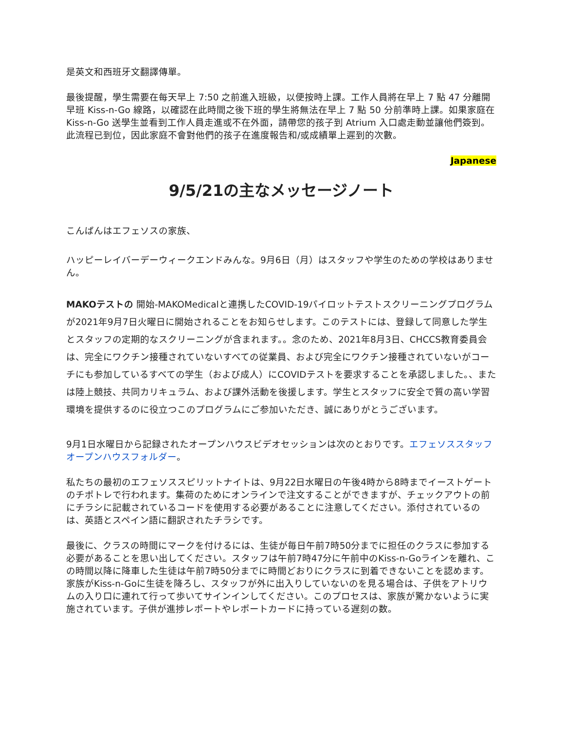是英文和西班牙文翻譯傳單。
最後提醒，學生需要在每天早上 7:50 之前進入班級，以便按時上課。工作人員將在早上 7 點 47 分離開早班 Kiss-n-Go 線路，以確認在此時間之後下班的學生將無法在早上 7 點 50 分前準時上課。如果家庭在 Kiss-n-Go 送學生並看到工作人員走進或不在外面，請帶您的孩子到 Atrium 入口處走動並讓他們簽到。此流程已到位，因此家庭不會對他們的孩子在進度報告和/或成績單上遲到的次數。
Japanese
9/5/21の主なメッセージノート
こんばんはエフェソスの家族、
ハッピーレイバーデーウィークエンドみんな。9月6日（月）はスタッフや学生のための学校はありません。
MAKOテストの 開始-MAKOMedicalと連携したCOVID-19パイロットテストスクリーニングプログラムが2021年9月7日火曜日に開始されることをお知らせします。このテストには、登録して同意した学生とスタッフの定期的なスクリーニングが含まれます。。念のため、2021年8月3日、CHCCS教育委員会は、完全にワクチン接種されていないすべての従業員、および完全にワクチン接種されていないがコーチにも参加しているすべての学生（および成人）にCOVIDテストを要求することを承認しました。、または陸上競技、共同カリキュラム、および課外活動を後援します。学生とスタッフに安全で質の高い学習環境を提供するのに役立つこのプログラムにご参加いただき、誠にありがとうございます。
9月1日水曜日から記録されたオープンハウスビデオセッションは次のとおりです。エフェソススタッフオープンハウスフォルダー。
私たちの最初のエフェソススピリットナイトは、9月22日水曜日の午後4時から8時までイーストゲートのチポトレで行われます。集荷のためにオンラインで注文することができますが、チェックアウトの前にチラシに記載されているコードを使用する必要があることに注意してください。添付されているのは、英語とスペイン語に翻訳されたチラシです。
最後に、クラスの時間にマークを付けるには、生徒が毎日午前7時50分までに担任のクラスに参加する必要があることを思い出してください。スタッフは午前7時47分に午前中のKiss-n-Goラインを離れ、この時間以降に降車した生徒は午前7時50分までに時間どおりにクラスに到着できないことを認めます。家族がKiss-n-Goに生徒を降ろし、スタッフが外に出入りしていないのを見る場合は、子供をアトリウムの入り口に連れて行って歩いてサインインしてください。このプロセスは、家族が驚かないように実施されています。子供が進捗レポートやレポートカードに持っている遅刻の数。